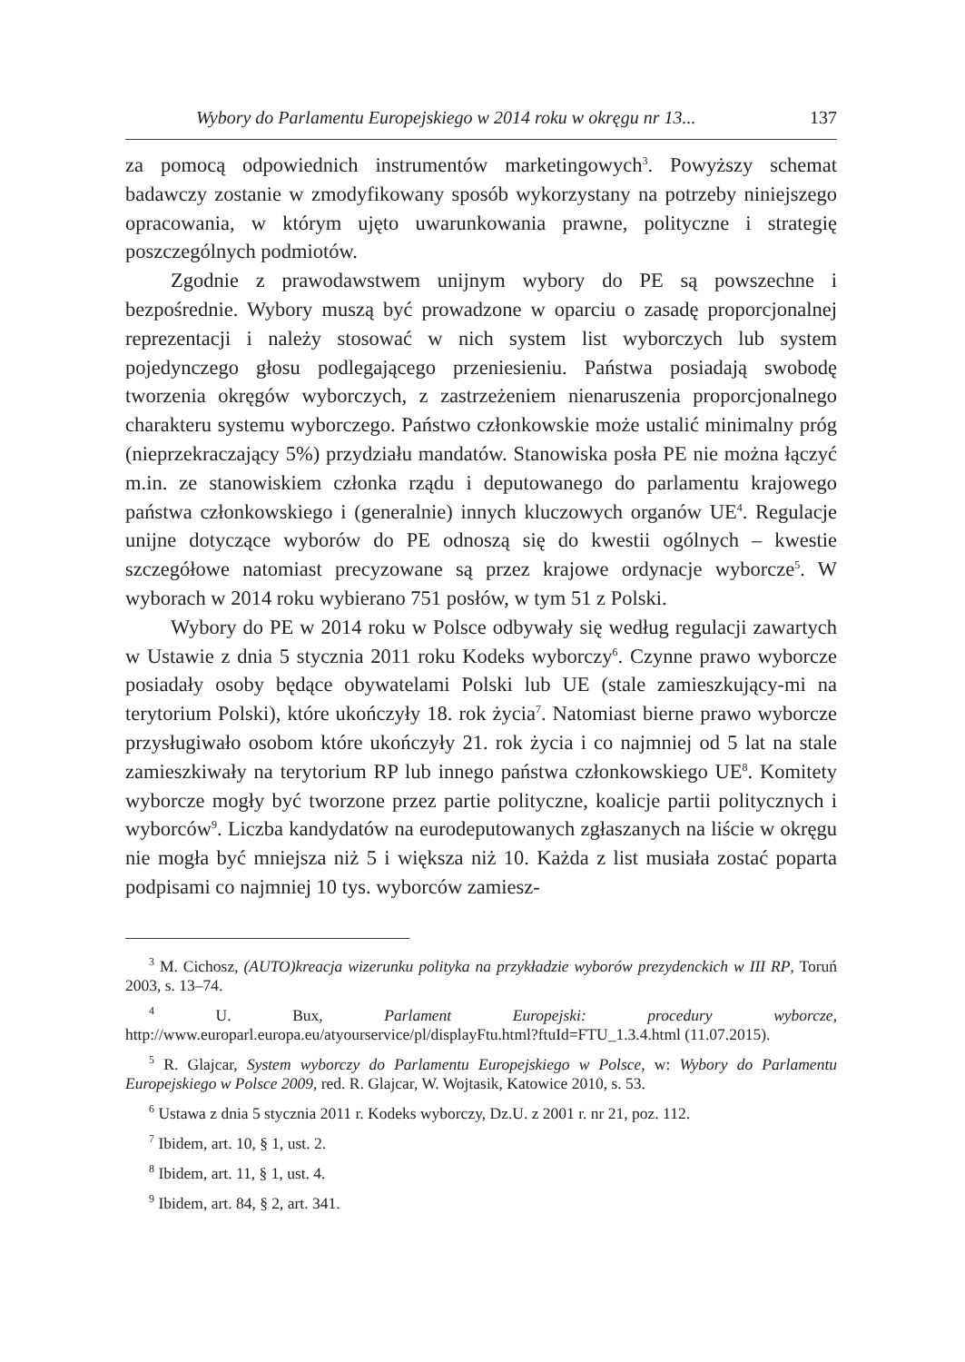Wybory do Parlamentu Europejskiego w 2014 roku w okręgu nr 13... 137
za pomocą odpowiednich instrumentów marketingowych<sup>3</sup>. Powyższy schemat badawczy zostanie w zmodyfikowany sposób wykorzystany na potrzeby niniejszego opracowania, w którym ujęto uwarunkowania prawne, polityczne i strategię poszczególnych podmiotów.
Zgodnie z prawodawstwem unijnym wybory do PE są powszechne i bezpośrednie. Wybory muszą być prowadzone w oparciu o zasadę proporcjonalnej reprezentacji i należy stosować w nich system list wyborczych lub system pojedynczego głosu podlegającego przeniesieniu. Państwa posiadają swobodę tworzenia okręgów wyborczych, z zastrzeżeniem nienaruszenia proporcjonalnego charakteru systemu wyborczego. Państwo członkowskie może ustalić minimalny próg (nieprzekraczający 5%) przydziału mandatów. Stanowiska posła PE nie można łączyć m.in. ze stanowiskiem członka rządu i deputowanego do parlamentu krajowego państwa członkowskiego i (generalnie) innych kluczowych organów UE<sup>4</sup>. Regulacje unijne dotyczące wyborów do PE odnoszą się do kwestii ogólnych – kwestie szczegółowe natomiast precyzowane są przez krajowe ordynacje wyborcze<sup>5</sup>. W wyborach w 2014 roku wybierano 751 posłów, w tym 51 z Polski.
Wybory do PE w 2014 roku w Polsce odbywały się według regulacji zawartych w Ustawie z dnia 5 stycznia 2011 roku Kodeks wyborczy<sup>6</sup>. Czynne prawo wyborcze posiadały osoby będące obywatelami Polski lub UE (stale zamieszkujący-mi na terytorium Polski), które ukończyły 18. rok życia<sup>7</sup>. Natomiast bierne prawo wyborcze przysługiwało osobom które ukończyły 21. rok życia i co najmniej od 5 lat na stale zamieszkiwały na terytorium RP lub innego państwa członkowskiego UE<sup>8</sup>. Komitety wyborcze mogły być tworzone przez partie polityczne, koalicje partii politycznych i wyborców<sup>9</sup>. Liczba kandydatów na eurodeputowanych zgłaszanych na liście w okręgu nie mogła być mniejsza niż 5 i większa niż 10. Każda z list musiała zostać poparta podpisami co najmniej 10 tys. wyborców zamiesz-
<sup>3</sup> M. Cichosz, (AUTO)kreacja wizerunku polityka na przykładzie wyborów prezydenckich w III RP, Toruń 2003, s. 13–74.
<sup>4</sup> U. Bux, Parlament Europejski: procedury wyborcze, http://www.europarl.europa.eu/atyourservice/pl/displayFtu.html?ftuId=FTU_1.3.4.html (11.07.2015).
<sup>5</sup> R. Glajcar, System wyborczy do Parlamentu Europejskiego w Polsce, w: Wybory do Parlamentu Europejskiego w Polsce 2009, red. R. Glajcar, W. Wojtasik, Katowice 2010, s. 53.
<sup>6</sup> Ustawa z dnia 5 stycznia 2011 r. Kodeks wyborczy, Dz.U. z 2001 r. nr 21, poz. 112.
<sup>7</sup> Ibidem, art. 10, § 1, ust. 2.
<sup>8</sup> Ibidem, art. 11, § 1, ust. 4.
<sup>9</sup> Ibidem, art. 84, § 2, art. 341.